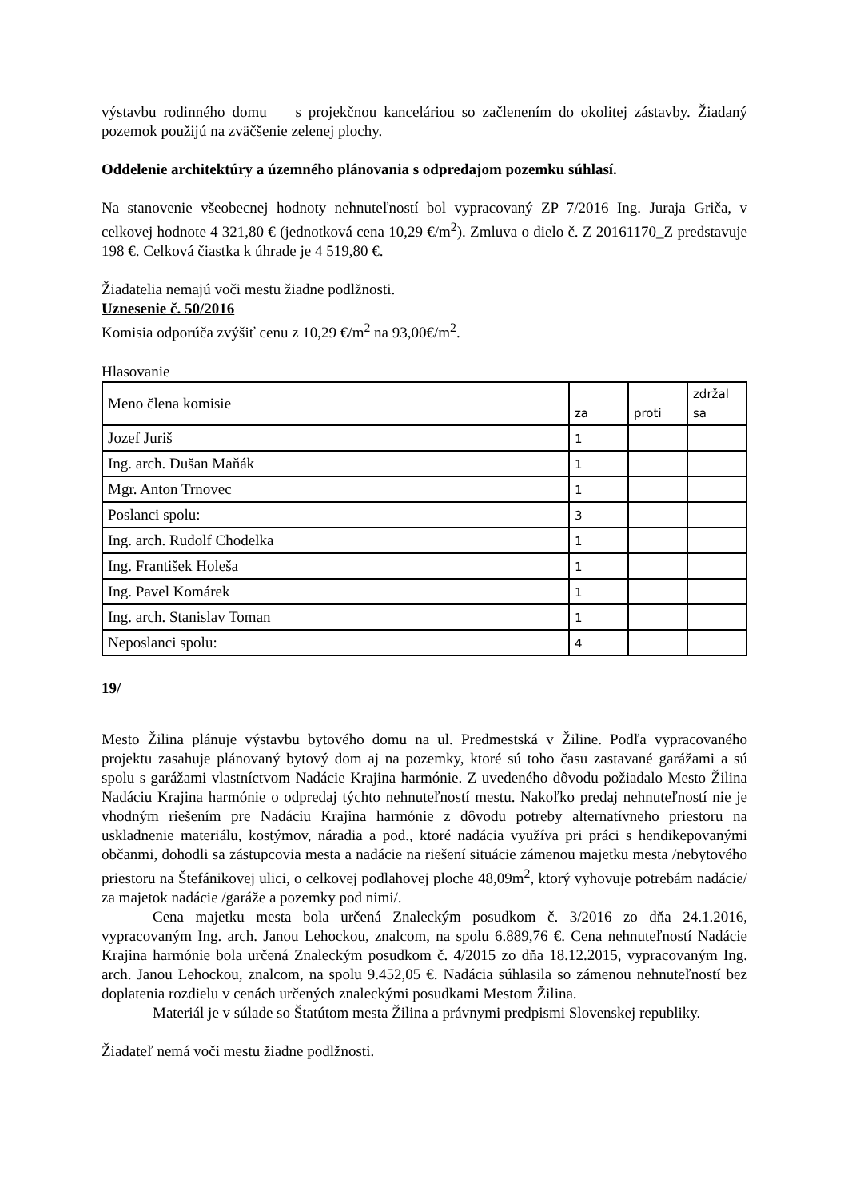výstavbu rodinného domu s projekčnou kanceláriou so začlenením do okolitej zástavby. Žiadaný pozemok použijú na zväčšenie zelenej plochy.
Oddelenie architektúry a územného plánovania s odpredajom pozemku súhlasí.
Na stanovenie všeobecnej hodnoty nehnuteľností bol vypracovaný ZP 7/2016 Ing. Juraja Griča, v celkovej hodnote 4 321,80 € (jednotková cena 10,29 €/m<sup>2</sup>). Zmluva o dielo č. Z 20161170_Z predstavuje 198 €. Celková čiastka k úhrade je 4 519,80 €.
Žiadatelia nemajú voči mestu žiadne podlžnosti.
Uznesenie č. 50/2016
Komisia odporúča zvýšiť cenu z 10,29 €/m<sup>2</sup> na 93,00€/m<sup>2</sup>.
Hlasovanie
| Meno člena komisie | za | proti | zdržal sa |
| --- | --- | --- | --- |
| Jozef Juriš | 1 | | |
| Ing. arch. Dušan Maňák | 1 | | |
| Mgr. Anton Trnovec | 1 | | |
| Poslanci spolu: | 3 | | |
| Ing. arch. Rudolf Chodelka | 1 | | |
| Ing. František Holeša | 1 | | |
| Ing. Pavel Komárek | 1 | | |
| Ing. arch. Stanislav Toman | 1 | | |
| Neposlanci spolu: | 4 | | |
19/
Mesto Žilina plánuje výstavbu bytového domu na ul. Predmestská v Žiline. Podľa vypracovaného projektu zasahuje plánovaný bytový dom aj na pozemky, ktoré sú toho času zastavané garážami a sú spolu s garážami vlastníctvom Nadácie Krajina harmónie. Z uvedeného dôvodu požiadalo Mesto Žilina Nadáciu Krajina harmónie o odpredaj týchto nehnuteľností mestu. Nakoľko predaj nehnuteľností nie je vhodným riešením pre Nadáciu Krajina harmónie z dôvodu potreby alternatívneho priestoru na uskladnenie materiálu, kostýmov, náradia a pod., ktoré nadácia využíva pri práci s hendikepovanými občanmi, dohodli sa zástupcovia mesta a nadácie na riešení situácie zámenou majetku mesta /nebytového priestoru na Štefánikovej ulici, o celkovej podlahovej ploche 48,09m<sup>2</sup>, ktorý vyhovuje potrebám nadácie/ za majetok nadácie /garáže a pozemky pod nimi/.
Cena majetku mesta bola určená Znaleckým posudkom č. 3/2016 zo dňa 24.1.2016, vypracovaným Ing. arch. Janou Lehockou, znalcom, na spolu 6.889,76 €. Cena nehnuteľností Nadácie Krajina harmónie bola určená Znaleckým posudkom č. 4/2015 zo dňa 18.12.2015, vypracovaným Ing. arch. Janou Lehockou, znalcom, na spolu 9.452,05 €. Nadácia súhlasila so zámenou nehnuteľností bez doplatenia rozdielu v cenách určených znaleckými posudkami Mestom Žilina.
Materiál je v súlade so Štatútom mesta Žilina a právnymi predpismi Slovenskej republiky.
Žiadateľ nemá voči mestu žiadne podlžnosti.